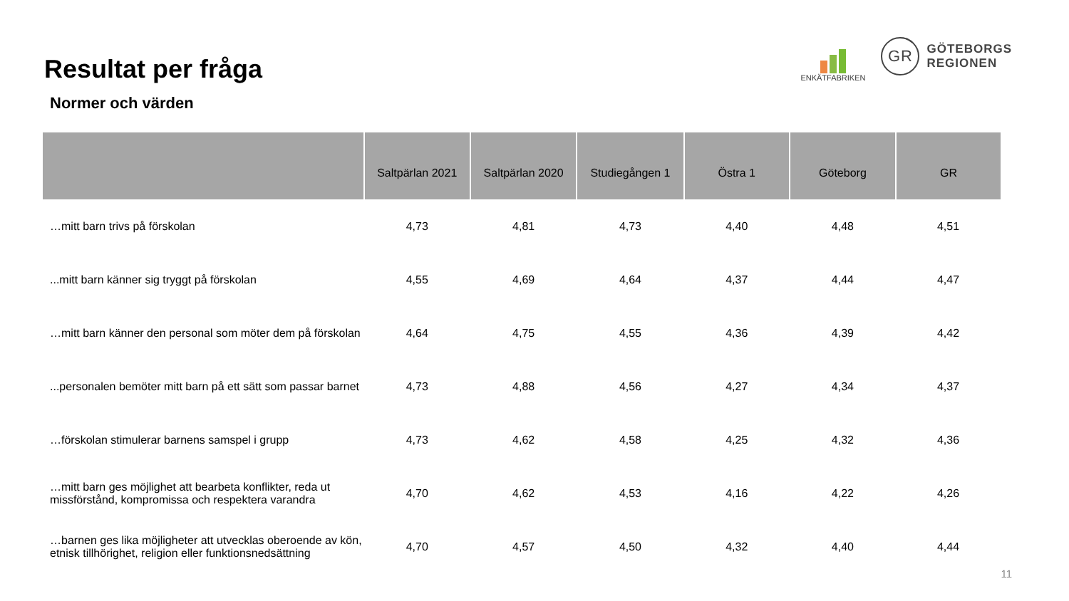Resultat per fråga
ENKÄTFABRIKEN
GR
GÖTEBORGS
REGIONEN
Normer och värden
| | Saltpärlan 2021 | Saltpärlan 2020 | Studiegången 1 | Östra 1 | Göteborg | GR |
| --- | --- | --- | --- | --- | --- | --- |
| …mitt barn trivs på förskolan | 4,73 | 4,81 | 4,73 | 4,40 | 4,48 | 4,51 |
| ...mitt barn känner sig tryggt på förskolan | 4,55 | 4,69 | 4,64 | 4,37 | 4,44 | 4,47 |
| …mitt barn känner den personal som möter dem på förskolan | 4,64 | 4,75 | 4,55 | 4,36 | 4,39 | 4,42 |
| ...personalen bemöter mitt barn på ett sätt som passar barnet | 4,73 | 4,88 | 4,56 | 4,27 | 4,34 | 4,37 |
| …förskolan stimulerar barnens samspel i grupp | 4,73 | 4,62 | 4,58 | 4,25 | 4,32 | 4,36 |
| …mitt barn ges möjlighet att bearbeta konflikter, reda ut missförstånd, kompromissa och respektera varandra | 4,70 | 4,62 | 4,53 | 4,16 | 4,22 | 4,26 |
| …barnen ges lika möjligheter att utvecklas oberoende av kön, etnisk tillhörighet, religion eller funktionsnedsättning | 4,70 | 4,57 | 4,50 | 4,32 | 4,40 | 4,44 |
11